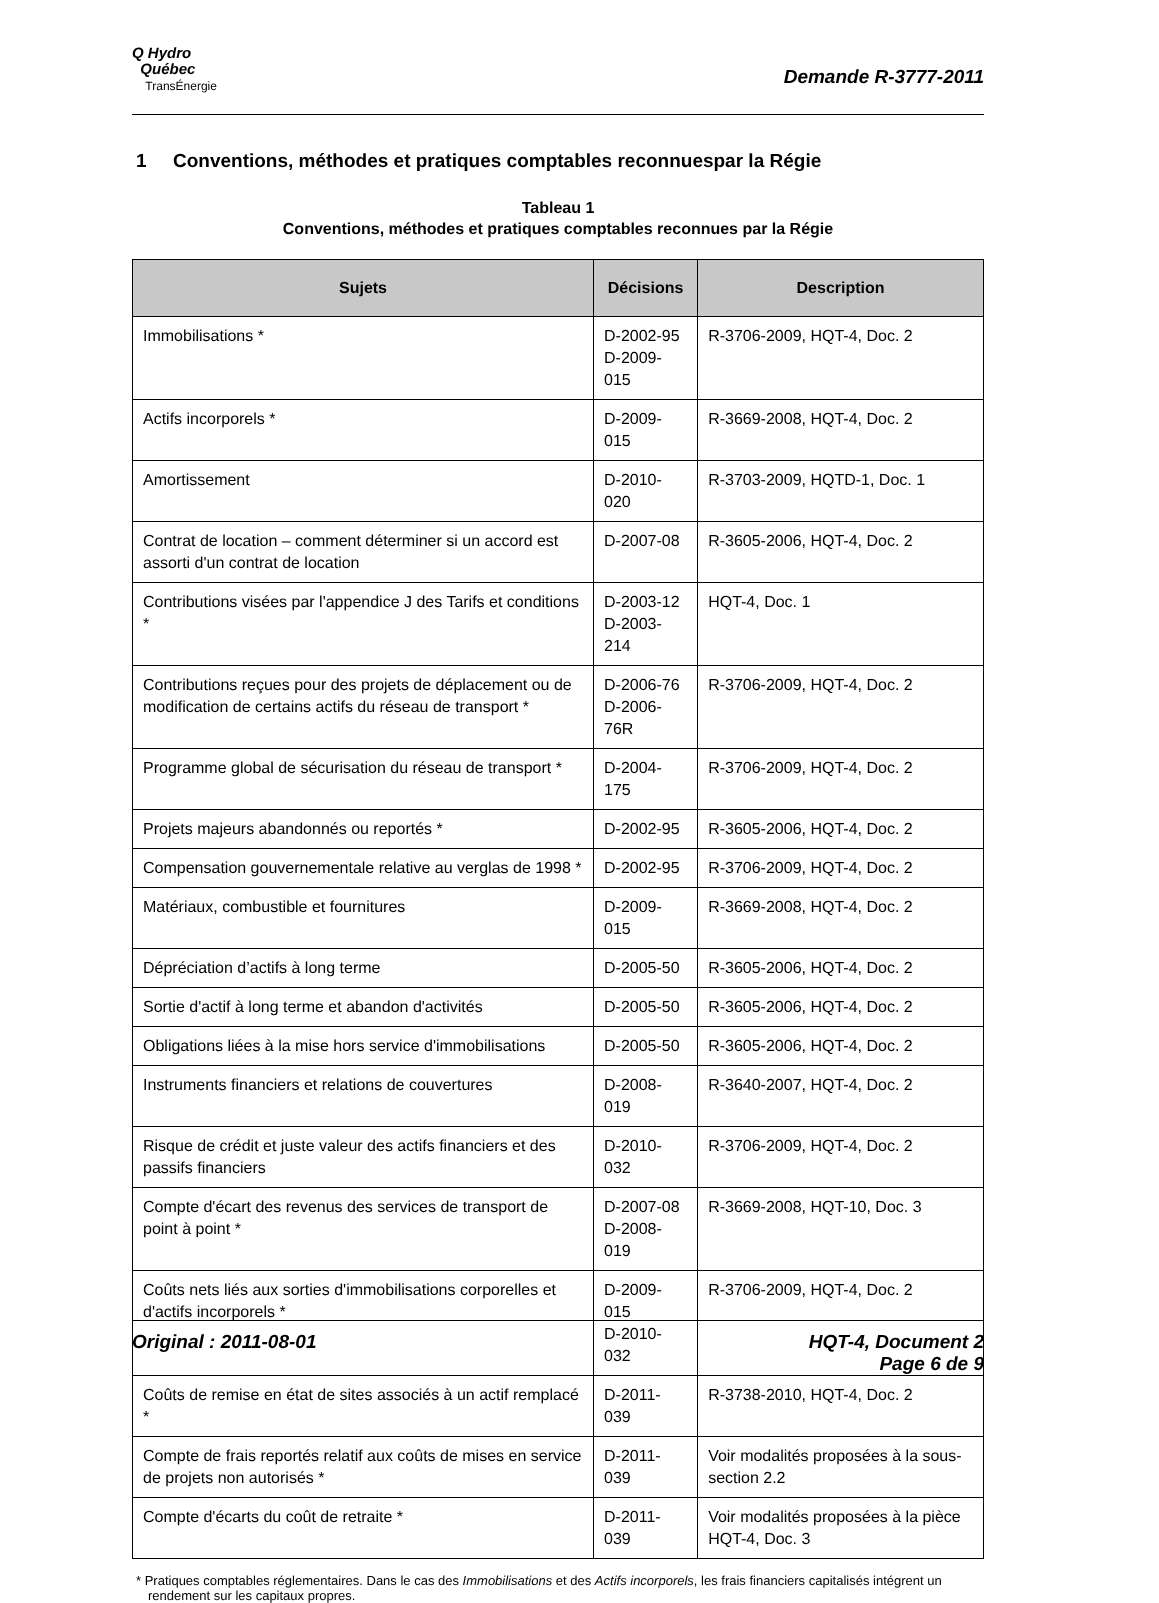Q Hydro
Québec
TransÉnergie
Demande R-3777-2011
1 Conventions, méthodes et pratiques comptables reconnuespar la Régie
Tableau 1
Conventions, méthodes et pratiques comptables reconnues par la Régie
| Sujets | Décisions | Description |
| --- | --- | --- |
| Immobilisations * | D-2002-95 D-2009-015 | R-3706-2009, HQT-4, Doc. 2 |
| Actifs incorporels * | D-2009-015 | R-3669-2008, HQT-4, Doc. 2 |
| Amortissement | D-2010-020 | R-3703-2009, HQTD-1, Doc. 1 |
| Contrat de location – comment déterminer si un accord est assorti d'un contrat de location | D-2007-08 | R-3605-2006, HQT-4, Doc. 2 |
| Contributions visées par l'appendice J des Tarifs et conditions * | D-2003-12 D-2003-214 | HQT-4, Doc. 1 |
| Contributions reçues pour des projets de déplacement ou de modification de certains actifs du réseau de transport * | D-2006-76 D-2006-76R | R-3706-2009, HQT-4, Doc. 2 |
| Programme global de sécurisation du réseau de transport * | D-2004-175 | R-3706-2009, HQT-4, Doc. 2 |
| Projets majeurs abandonnés ou reportés * | D-2002-95 | R-3605-2006, HQT-4, Doc. 2 |
| Compensation gouvernementale relative au verglas de 1998 * | D-2002-95 | R-3706-2009, HQT-4, Doc. 2 |
| Matériaux, combustible et fournitures | D-2009-015 | R-3669-2008, HQT-4, Doc. 2 |
| Dépréciation d’actifs à long terme | D-2005-50 | R-3605-2006, HQT-4, Doc. 2 |
| Sortie d'actif à long terme et abandon d'activités | D-2005-50 | R-3605-2006, HQT-4, Doc. 2 |
| Obligations liées à la mise hors service d'immobilisations | D-2005-50 | R-3605-2006, HQT-4, Doc. 2 |
| Instruments financiers et relations de couvertures | D-2008-019 | R-3640-2007, HQT-4, Doc. 2 |
| Risque de crédit et juste valeur des actifs financiers et des passifs financiers | D-2010-032 | R-3706-2009, HQT-4, Doc. 2 |
| Compte d'écart des revenus des services de transport de point à point * | D-2007-08 D-2008-019 | R-3669-2008, HQT-10, Doc. 3 |
| Coûts nets liés aux sorties d'immobilisations corporelles et d'actifs incorporels * | D-2009-015 D-2010-032 | R-3706-2009, HQT-4, Doc. 2 |
| Coûts de remise en état de sites associés à un actif remplacé * | D-2011-039 | R-3738-2010, HQT-4, Doc. 2 |
| Compte de frais reportés relatif aux coûts de mises en service de projets non autorisés * | D-2011-039 | Voir modalités proposées à la sous-section 2.2 |
| Compte d'écarts du coût de retraite * | D-2011-039 | Voir modalités proposées à la pièce HQT-4, Doc. 3 |
* Pratiques comptables réglementaires. Dans le cas des Immobilisations et des Actifs incorporels, les frais financiers capitalisés intégrent un rendement sur les capitaux propres.
Original : 2011-08-01 HQT-4, Document 2
Page 6 de 9